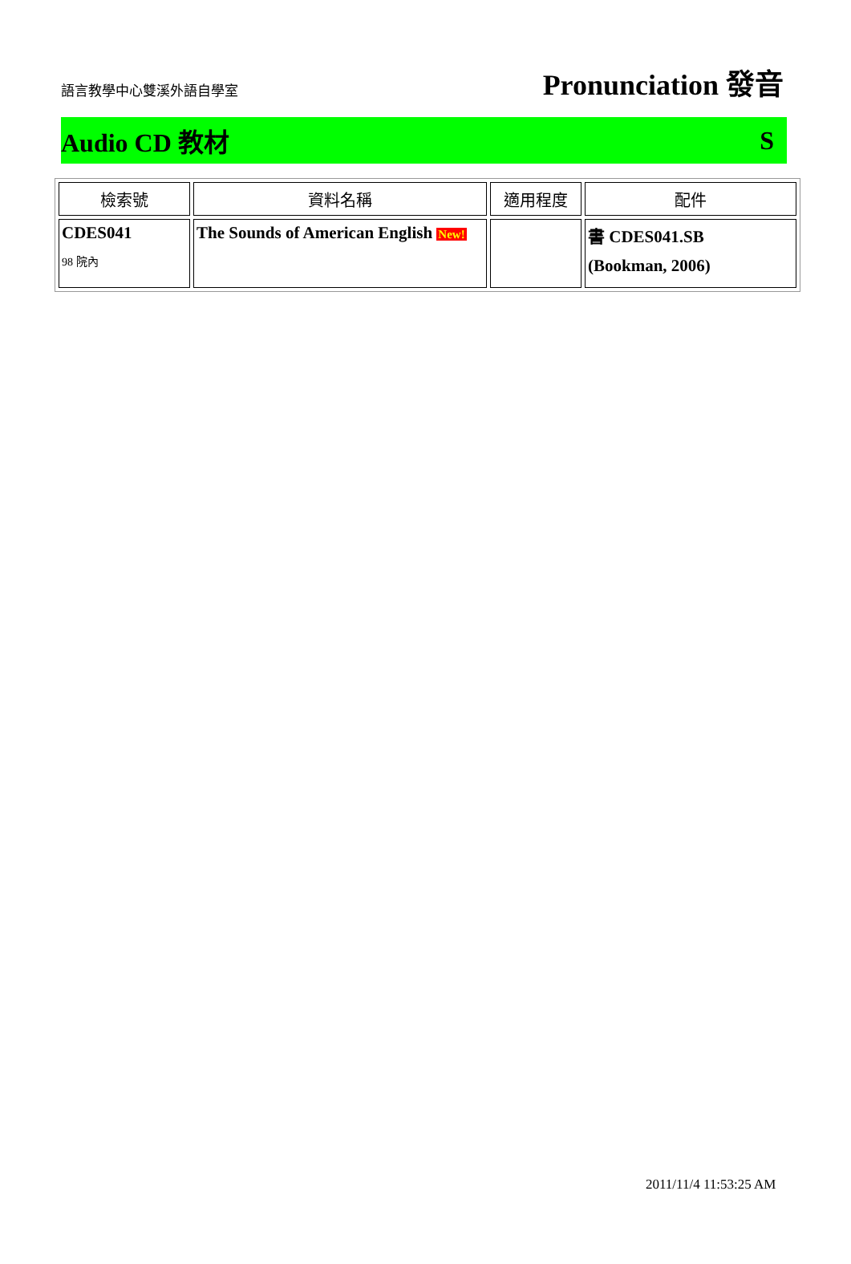語言教學中心雙溪外語自學室
Pronunciation 發音
Audio CD 教材 S
| 檢索號 | 資料名稱 | 適用程度 | 配件 |
| --- | --- | --- | --- |
| CDES041 98 院內 | The Sounds of American English New! | | 書 CDES041.SB (Bookman, 2006) |
2011/11/4 11:53:25 AM